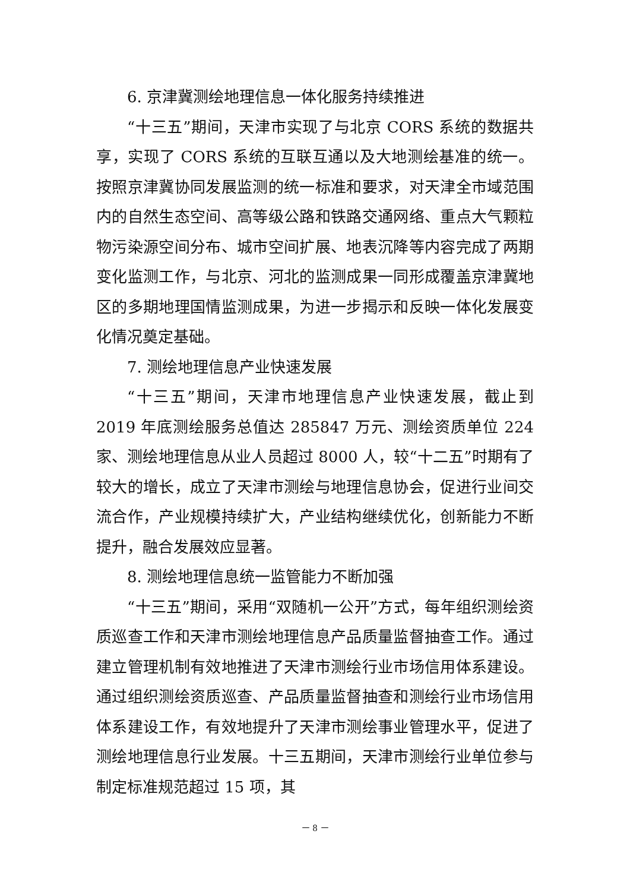6. 京津冀测绘地理信息一体化服务持续推进
“十三五”期间，天津市实现了与北京 CORS 系统的数据共享，实现了 CORS 系统的互联互通以及大地测绘基准的统一。按照京津冀协同发展监测的统一标准和要求，对天津全市域范围内的自然生态空间、高等级公路和铁路交通网络、重点大气颗粒物污染源空间分布、城市空间扩展、地表沉降等内容完成了两期变化监测工作，与北京、河北的监测成果一同形成覆盖京津冀地区的多期地理国情监测成果，为进一步揭示和反映一体化发展变化情况奠定基础。
7. 测绘地理信息产业快速发展
“十三五”期间，天津市地理信息产业快速发展，截止到 2019 年底测绘服务总值达 285847 万元、测绘资质单位 224 家、测绘地理信息从业人员超过 8000 人，较“十二五”时期有了较大的增长，成立了天津市测绘与地理信息协会，促进行业间交流合作，产业规模持续扩大，产业结构继续优化，创新能力不断提升，融合发展效应显著。
8. 测绘地理信息统一监管能力不断加强
“十三五”期间，采用“双随机一公开”方式，每年组织测绘资质巡查工作和天津市测绘地理信息产品质量监督抽查工作。通过建立管理机制有效地推进了天津市测绘行业市场信用体系建设。通过组织测绘资质巡查、产品质量监督抽查和测绘行业市场信用体系建设工作，有效地提升了天津市测绘事业管理水平，促进了测绘地理信息行业发展。十三五期间，天津市测绘行业单位参与制定标准规范超过 15 项，其
－ 8 －